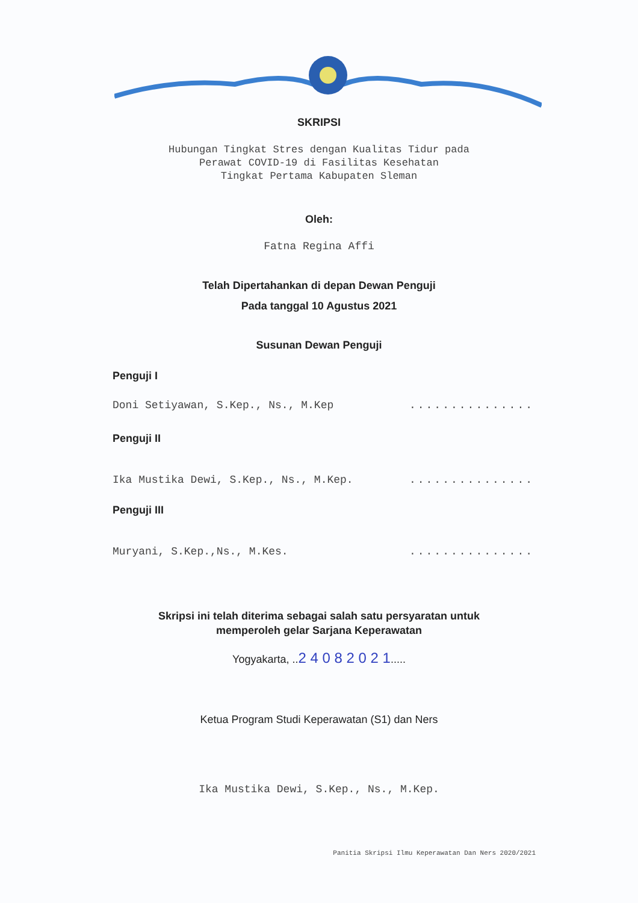SKRIPSI
Hubungan Tingkat Stres dengan Kualitas Tidur pada
Perawat COVID-19 di Fasilitas Kesehatan
Tingkat Pertama Kabupaten Sleman
Oleh:
Fatna Regina Affi
Telah Dipertahankan di depan Dewan Penguji
Pada tanggal 10 Agustus 2021
Susunan Dewan Penguji
Penguji I
Doni Setiyawan, S.Kep., Ns., M.Kep...............
Penguji II
Ika Mustika Dewi, S.Kep., Ns., M.Kep................
Penguji III
Muryani, S.Kep.,Ns., M.Kes................
Skripsi ini telah diterima sebagai salah satu persyaratan untuk
memperoleh gelar Sarjana Keperawatan
Yogyakarta, ..2 4 0 8 2 0 2 1.....
Ketua Program Studi Keperawatan (S1) dan Ners
Ika Mustika Dewi, S.Kep., Ns., M.Kep.
Panitia Skripsi Ilmu Keperawatan Dan Ners 2020/2021